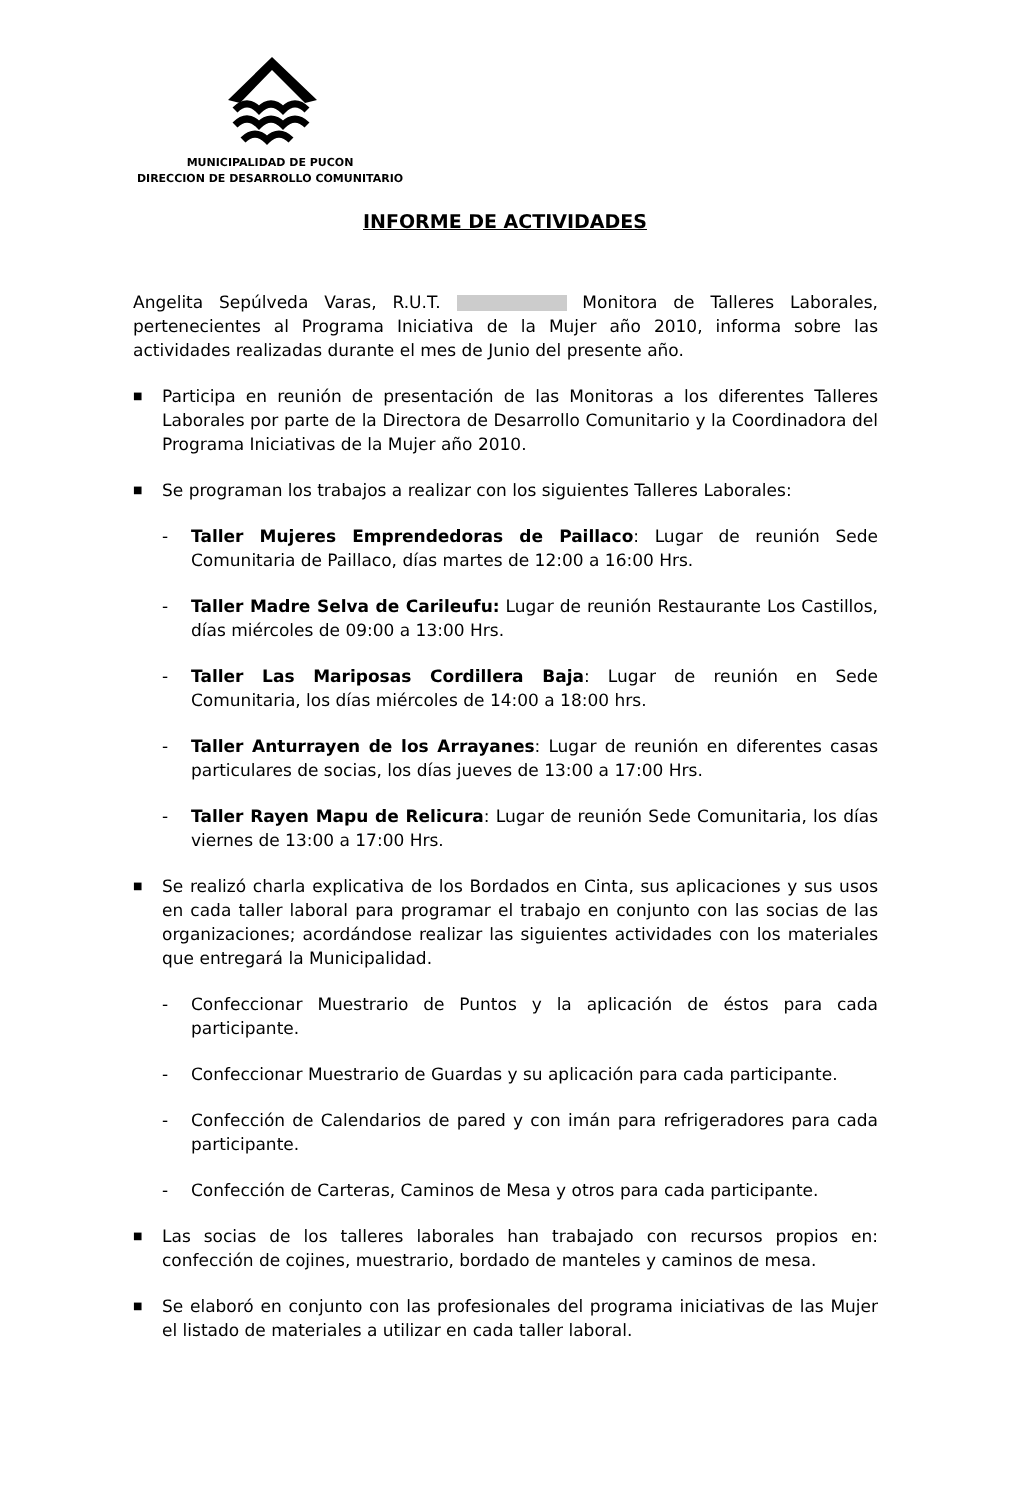MUNICIPALIDAD DE PUCON
DIRECCION DE DESARROLLO COMUNITARIO
INFORME DE ACTIVIDADES
Angelita Sepúlveda Varas, R.U.T. Monitora de Talleres Laborales, pertenecientes al Programa Iniciativa de la Mujer año 2010, informa sobre las actividades realizadas durante el mes de Junio del presente año.
■ Participa en reunión de presentación de las Monitoras a los diferentes Talleres Laborales por parte de la Directora de Desarrollo Comunitario y la Coordinadora del Programa Iniciativas de la Mujer año 2010.
■ Se programan los trabajos a realizar con los siguientes Talleres Laborales:
- Taller Mujeres Emprendedoras de Paillaco: Lugar de reunión Sede Comunitaria de Paillaco, días martes de 12:00 a 16:00 Hrs.
- Taller Madre Selva de Carileufu: Lugar de reunión Restaurante Los Castillos, días miércoles de 09:00 a 13:00 Hrs.
- Taller Las Mariposas Cordillera Baja: Lugar de reunión en Sede Comunitaria, los días miércoles de 14:00 a 18:00 hrs.
- Taller Anturrayen de los Arrayanes: Lugar de reunión en diferentes casas particulares de socias, los días jueves de 13:00 a 17:00 Hrs.
- Taller Rayen Mapu de Relicura: Lugar de reunión Sede Comunitaria, los días viernes de 13:00 a 17:00 Hrs.
■ Se realizó charla explicativa de los Bordados en Cinta, sus aplicaciones y sus usos en cada taller laboral para programar el trabajo en conjunto con las socias de las organizaciones; acordándose realizar las siguientes actividades con los materiales que entregará la Municipalidad.
- Confeccionar Muestrario de Puntos y la aplicación de éstos para cada participante.
- Confeccionar Muestrario de Guardas y su aplicación para cada participante.
- Confección de Calendarios de pared y con imán para refrigeradores para cada participante.
- Confección de Carteras, Caminos de Mesa y otros para cada participante.
■ Las socias de los talleres laborales han trabajado con recursos propios en: confección de cojines, muestrario, bordado de manteles y caminos de mesa.
■ Se elaboró en conjunto con las profesionales del programa iniciativas de las Mujer el listado de materiales a utilizar en cada taller laboral.